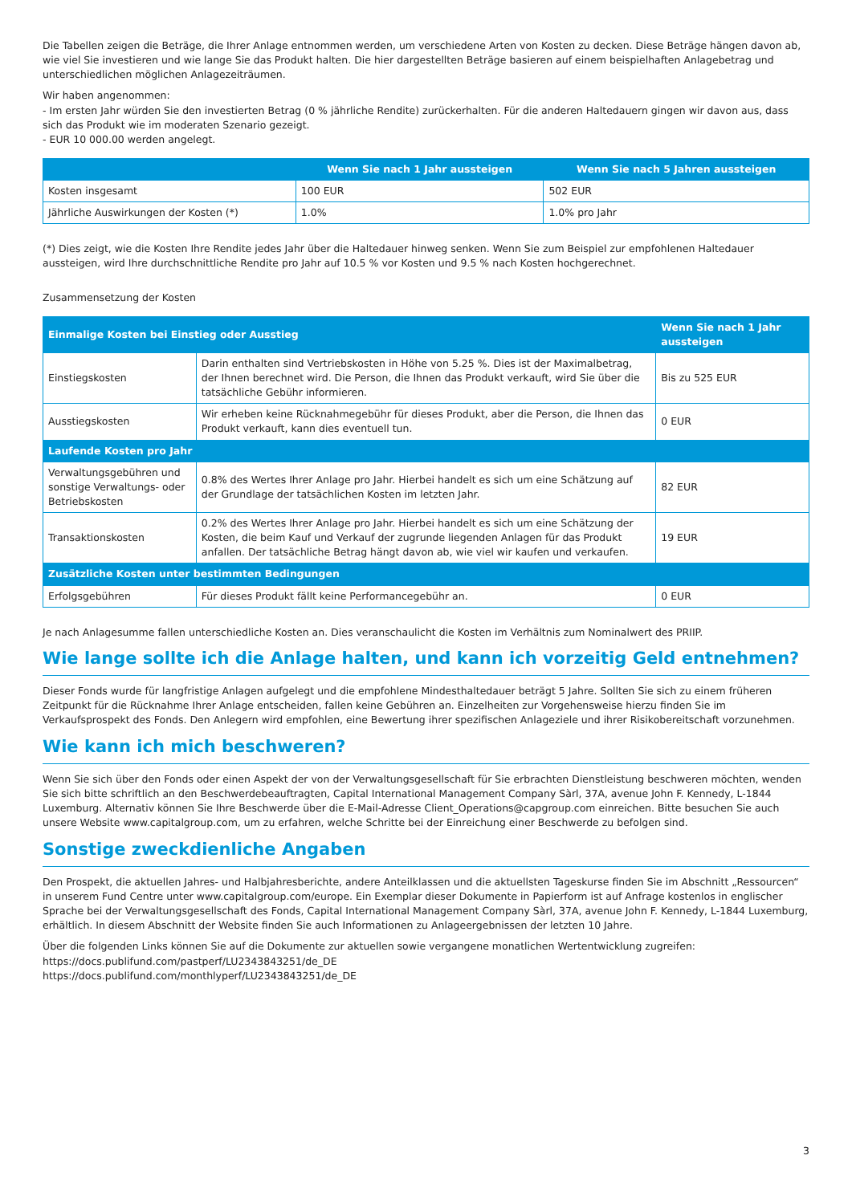Die Tabellen zeigen die Beträge, die Ihrer Anlage entnommen werden, um verschiedene Arten von Kosten zu decken. Diese Beträge hängen davon ab, wie viel Sie investieren und wie lange Sie das Produkt halten. Die hier dargestellten Beträge basieren auf einem beispielhaften Anlagebetrag und unterschiedlichen möglichen Anlagezeiträumen.
Wir haben angenommen:
- Im ersten Jahr würden Sie den investierten Betrag (0 % jährliche Rendite) zurückerhalten. Für die anderen Haltedauern gingen wir davon aus, dass sich das Produkt wie im moderaten Szenario gezeigt.
- EUR 10 000.00 werden angelegt.
| | Wenn Sie nach 1 Jahr aussteigen | Wenn Sie nach 5 Jahren aussteigen |
| --- | --- | --- |
| Kosten insgesamt | 100 EUR | 502 EUR |
| Jährliche Auswirkungen der Kosten (*) | 1.0% | 1.0% pro Jahr |
(*) Dies zeigt, wie die Kosten Ihre Rendite jedes Jahr über die Haltedauer hinweg senken. Wenn Sie zum Beispiel zur empfohlenen Haltedauer aussteigen, wird Ihre durchschnittliche Rendite pro Jahr auf 10.5 % vor Kosten und 9.5 % nach Kosten hochgerechnet.
Zusammensetzung der Kosten
| Einmalige Kosten bei Einstieg oder Ausstieg | | Wenn Sie nach 1 Jahr aussteigen |
| --- | --- | --- |
| Einstiegskosten | Darin enthalten sind Vertriebskosten in Höhe von 5.25 %. Dies ist der Maximalbetrag, der Ihnen berechnet wird. Die Person, die Ihnen das Produkt verkauft, wird Sie über die tatsächliche Gebühr informieren. | Bis zu 525 EUR |
| Ausstiegskosten | Wir erheben keine Rücknahmegebühr für dieses Produkt, aber die Person, die Ihnen das Produkt verkauft, kann dies eventuell tun. | 0 EUR |
| Laufende Kosten pro Jahr | | |
| Verwaltungsgebühren und sonstige Verwaltungs- oder Betriebskosten | 0.8% des Wertes Ihrer Anlage pro Jahr. Hierbei handelt es sich um eine Schätzung auf der Grundlage der tatsächlichen Kosten im letzten Jahr. | 82 EUR |
| Transaktionskosten | 0.2% des Wertes Ihrer Anlage pro Jahr. Hierbei handelt es sich um eine Schätzung der Kosten, die beim Kauf und Verkauf der zugrunde liegenden Anlagen für das Produkt anfallen. Der tatsächliche Betrag hängt davon ab, wie viel wir kaufen und verkaufen. | 19 EUR |
| Zusätzliche Kosten unter bestimmten Bedingungen | | |
| Erfolgsgebühren | Für dieses Produkt fällt keine Performancegebühr an. | 0 EUR |
Je nach Anlagesumme fallen unterschiedliche Kosten an. Dies veranschaulicht die Kosten im Verhältnis zum Nominalwert des PRIIP.
Wie lange sollte ich die Anlage halten, und kann ich vorzeitig Geld entnehmen?
Dieser Fonds wurde für langfristige Anlagen aufgelegt und die empfohlene Mindesthaltedauer beträgt 5 Jahre. Sollten Sie sich zu einem früheren Zeitpunkt für die Rücknahme Ihrer Anlage entscheiden, fallen keine Gebühren an. Einzelheiten zur Vorgehensweise hierzu finden Sie im Verkaufsprospekt des Fonds. Den Anlegern wird empfohlen, eine Bewertung ihrer spezifischen Anlageziele und ihrer Risikobereitschaft vorzunehmen.
Wie kann ich mich beschweren?
Wenn Sie sich über den Fonds oder einen Aspekt der von der Verwaltungsgesellschaft für Sie erbrachten Dienstleistung beschweren möchten, wenden Sie sich bitte schriftlich an den Beschwerdebeauftragten, Capital International Management Company Sàrl, 37A, avenue John F. Kennedy, L-1844 Luxemburg. Alternativ können Sie Ihre Beschwerde über die E-Mail-Adresse Client_Operations@capgroup.com einreichen. Bitte besuchen Sie auch unsere Website www.capitalgroup.com, um zu erfahren, welche Schritte bei der Einreichung einer Beschwerde zu befolgen sind.
Sonstige zweckdienliche Angaben
Den Prospekt, die aktuellen Jahres- und Halbjahresberichte, andere Anteilklassen und die aktuellsten Tageskurse finden Sie im Abschnitt „Ressourcen“ in unserem Fund Centre unter www.capitalgroup.com/europe. Ein Exemplar dieser Dokumente in Papierform ist auf Anfrage kostenlos in englischer Sprache bei der Verwaltungsgesellschaft des Fonds, Capital International Management Company Sàrl, 37A, avenue John F. Kennedy, L-1844 Luxemburg, erhältlich. In diesem Abschnitt der Website finden Sie auch Informationen zu Anlageergebnissen der letzten 10 Jahre.
Über die folgenden Links können Sie auf die Dokumente zur aktuellen sowie vergangene monatlichen Wertentwicklung zugreifen:
https://docs.publifund.com/pastperf/LU2343843251/de_DE
https://docs.publifund.com/monthlyperf/LU2343843251/de_DE
3